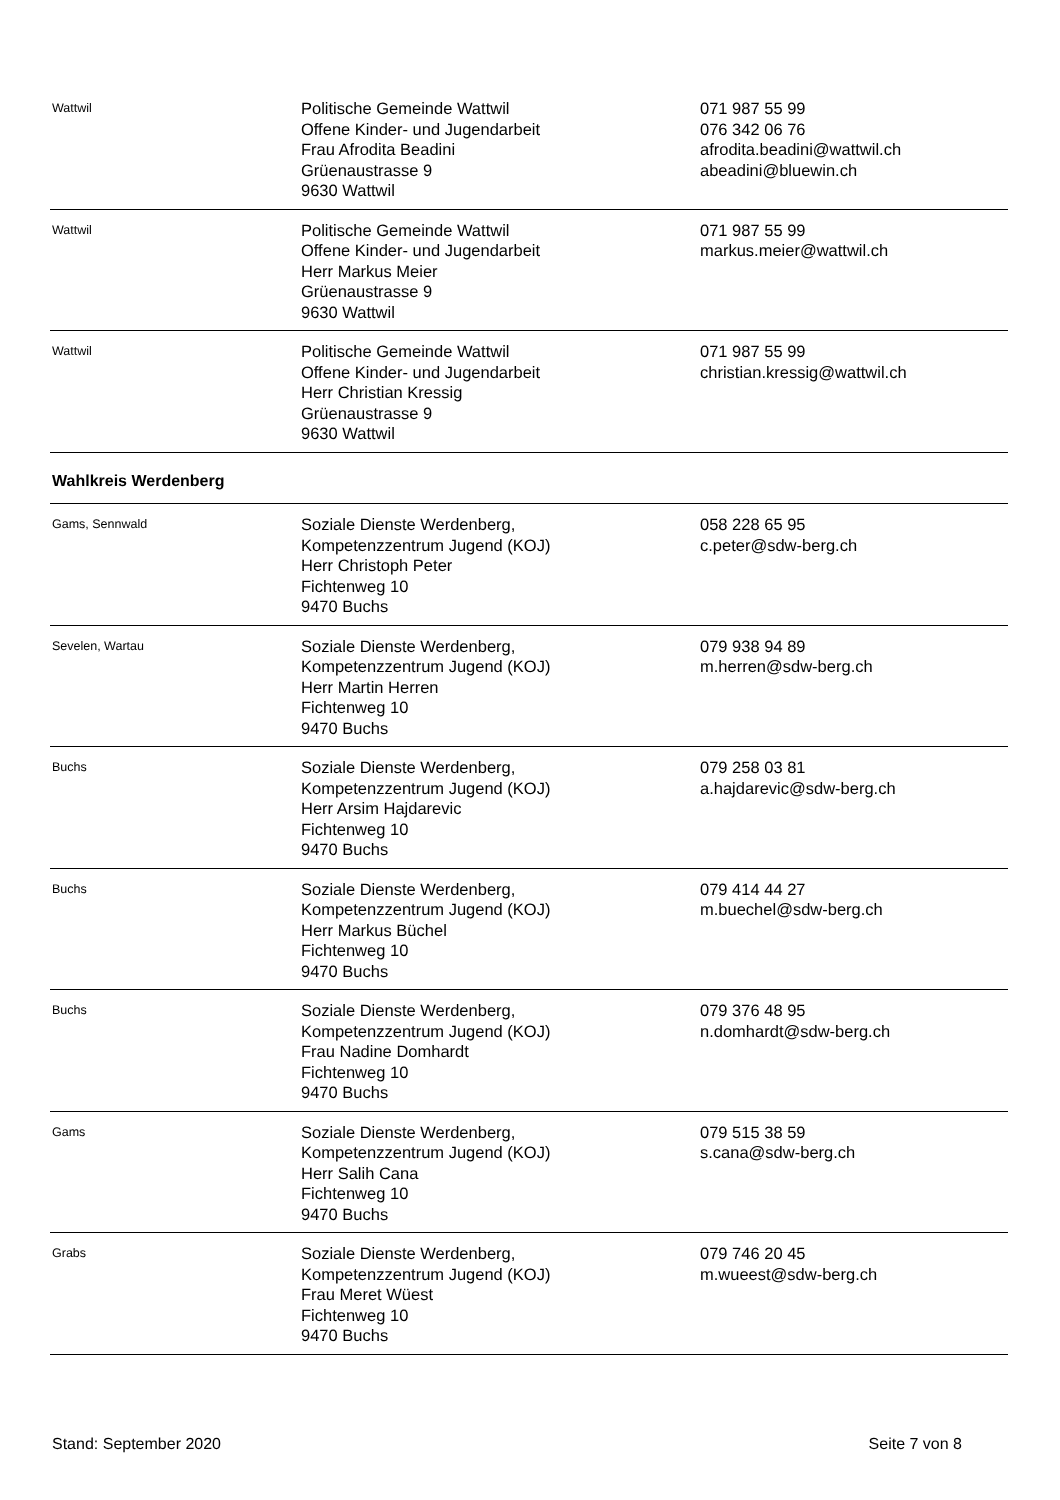| Wattwil | Politische Gemeinde Wattwil Offene Kinder- und Jugendarbeit Frau Afrodita Beadini Grüenaustrasse 9 9630 Wattwil | 071 987 55 99 076 342 06 76 afrodita.beadini@wattwil.ch abeadini@bluewin.ch |
| Wattwil | Politische Gemeinde Wattwil Offene Kinder- und Jugendarbeit Herr Markus Meier Grüenaustrasse 9 9630 Wattwil | 071 987 55 99 markus.meier@wattwil.ch |
| Wattwil | Politische Gemeinde Wattwil Offene Kinder- und Jugendarbeit Herr Christian Kressig Grüenaustrasse 9 9630 Wattwil | 071 987 55 99 christian.kressig@wattwil.ch |
| Wahlkreis Werdenberg | | |
| Gams, Sennwald | Soziale Dienste Werdenberg, Kompetenzzentrum Jugend (KOJ) Herr Christoph Peter Fichtenweg 10 9470 Buchs | 058 228 65 95 c.peter@sdw-berg.ch |
| Sevelen, Wartau | Soziale Dienste Werdenberg, Kompetenzzentrum Jugend (KOJ) Herr Martin Herren Fichtenweg 10 9470 Buchs | 079 938 94 89 m.herren@sdw-berg.ch |
| Buchs | Soziale Dienste Werdenberg, Kompetenzzentrum Jugend (KOJ) Herr Arsim Hajdarevic Fichtenweg 10 9470 Buchs | 079 258 03 81 a.hajdarevic@sdw-berg.ch |
| Buchs | Soziale Dienste Werdenberg, Kompetenzzentrum Jugend (KOJ) Herr Markus Büchel Fichtenweg 10 9470 Buchs | 079 414 44 27 m.buechel@sdw-berg.ch |
| Buchs | Soziale Dienste Werdenberg, Kompetenzzentrum Jugend (KOJ) Frau Nadine Domhardt Fichtenweg 10 9470 Buchs | 079 376 48 95 n.domhardt@sdw-berg.ch |
| Gams | Soziale Dienste Werdenberg, Kompetenzzentrum Jugend (KOJ) Herr Salih Cana Fichtenweg 10 9470 Buchs | 079 515 38 59 s.cana@sdw-berg.ch |
| Grabs | Soziale Dienste Werdenberg, Kompetenzzentrum Jugend (KOJ) Frau Meret Wüest Fichtenweg 10 9470 Buchs | 079 746 20 45 m.wueest@sdw-berg.ch |
Stand: September 2020 Seite 7 von 8